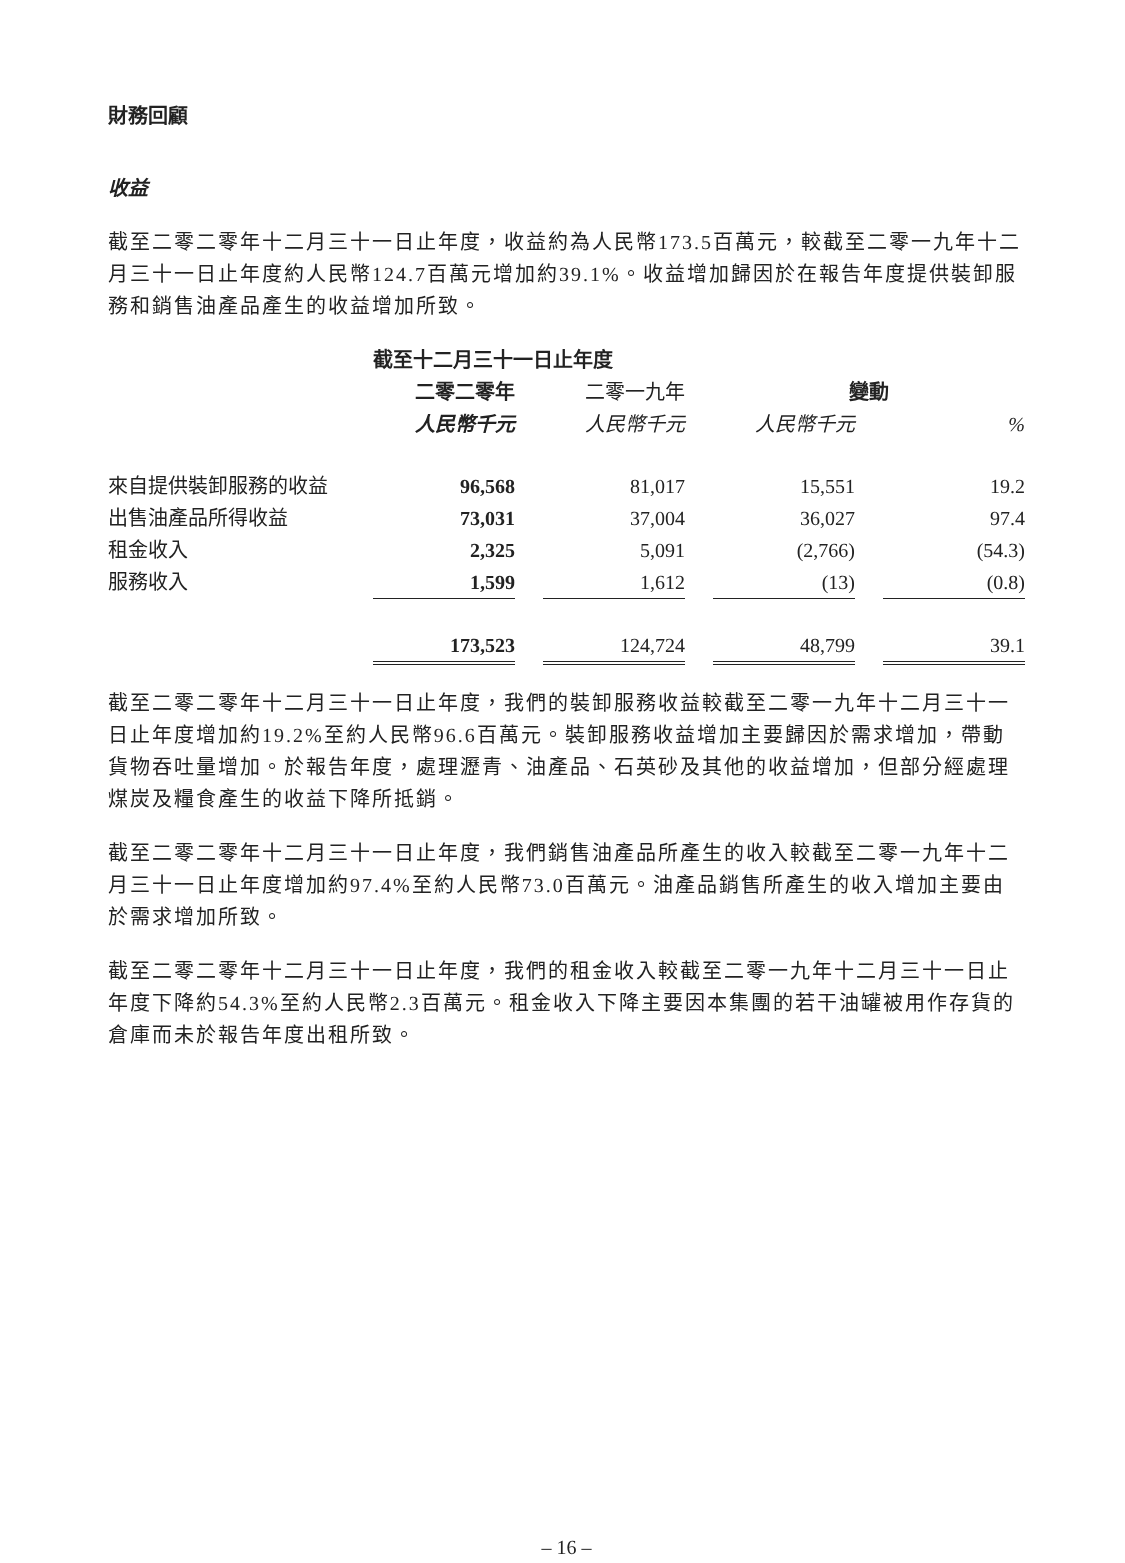財務回顧
收益
截至二零二零年十二月三十一日止年度，收益約為人民幣173.5百萬元，較截至二零一九年十二月三十一日止年度約人民幣124.7百萬元增加約39.1%。收益增加歸因於在報告年度提供裝卸服務和銷售油產品產生的收益增加所致。
| | 截至十二月三十一日止年度 | | | | | | |
| | 二零二零年 | | 二零一九年 | | 變動 | | |
| | 人民幣千元 | | 人民幣千元 | | 人民幣千元 | | % |
| 來自提供裝卸服務的收益 | 96,568 | | 81,017 | | 15,551 | | 19.2 |
| 出售油產品所得收益 | 73,031 | | 37,004 | | 36,027 | | 97.4 |
| 租金收入 | 2,325 | | 5,091 | | (2,766) | | (54.3) |
| 服務收入 | 1,599 | | 1,612 | | (13) | | (0.8) |
| | 173,523 | | 124,724 | | 48,799 | | 39.1 |
截至二零二零年十二月三十一日止年度，我們的裝卸服務收益較截至二零一九年十二月三十一日止年度增加約19.2%至約人民幣96.6百萬元。裝卸服務收益增加主要歸因於需求增加，帶動貨物吞吐量增加。於報告年度，處理瀝青、油產品、石英砂及其他的收益增加，但部分經處理煤炭及糧食產生的收益下降所抵銷。
截至二零二零年十二月三十一日止年度，我們銷售油產品所產生的收入較截至二零一九年十二月三十一日止年度增加約97.4%至約人民幣73.0百萬元。油產品銷售所產生的收入增加主要由於需求增加所致。
截至二零二零年十二月三十一日止年度，我們的租金收入較截至二零一九年十二月三十一日止年度下降約54.3%至約人民幣2.3百萬元。租金收入下降主要因本集團的若干油罐被用作存貨的倉庫而未於報告年度出租所致。
– 16 –